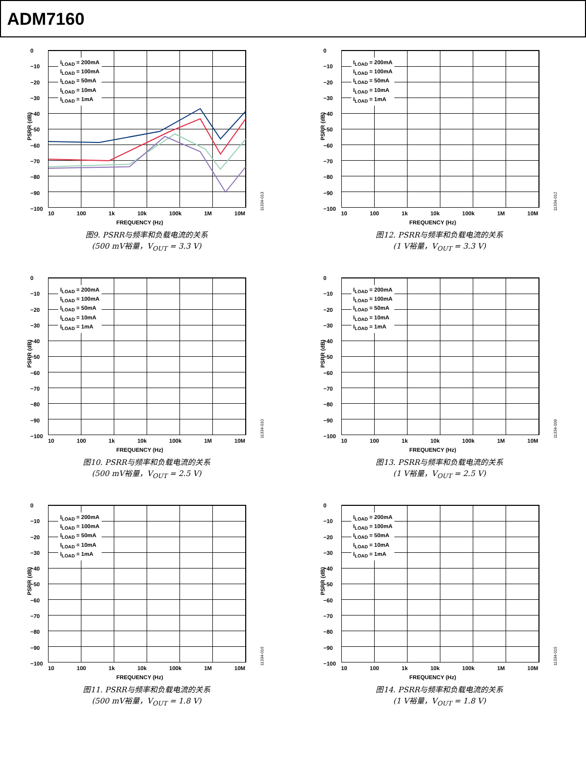ADM7160
PSRR (dB)
0
−10
−20
−30
−40
−50
−60
−70
−80
−90
−100
I<sub>LOAD</sub> = 200mA
I<sub>LOAD</sub> = 100mA
I<sub>LOAD</sub> = 50mA
I<sub>LOAD</sub> = 10mA
I<sub>LOAD</sub> = 1mA
10 100 1k 10k 100k 1M 10M
FREQUENCY (Hz)
11334-013
图9. PSRR与频率和负载电流的关系
(500 mV裕量，V<sub>OUT</sub> = 3.3 V)
PSRR (dB)
0
−10
−20
−30
−40
−50
−60
−70
−80
−90
−100
I<sub>LOAD</sub> = 200mA
I<sub>LOAD</sub> = 100mA
I<sub>LOAD</sub> = 50mA
I<sub>LOAD</sub> = 10mA
I<sub>LOAD</sub> = 1mA
10 100 1k 10k 100k 1M 10M
FREQUENCY (Hz)
11334-012
图12. PSRR与频率和负载电流的关系
(1 V裕量，V<sub>OUT</sub> = 3.3 V)
PSRR (dB)
0
−10
−20
−30
−40
−50
−60
−70
−80
−90
−100
I<sub>LOAD</sub> = 200mA
I<sub>LOAD</sub> = 100mA
I<sub>LOAD</sub> = 50mA
I<sub>LOAD</sub> = 10mA
I<sub>LOAD</sub> = 1mA
10 100 1k 10k 100k 1M 10M
FREQUENCY (Hz)
11334-010
图10. PSRR与频率和负载电流的关系
(500 mV裕量，V<sub>OUT</sub> = 2.5 V)
PSRR (dB)
0
−10
−20
−30
−40
−50
−60
−70
−80
−90
−100
I<sub>LOAD</sub> = 200mA
I<sub>LOAD</sub> = 100mA
I<sub>LOAD</sub> = 50mA
I<sub>LOAD</sub> = 10mA
I<sub>LOAD</sub> = 1mA
10 100 1k 10k 100k 1M 10M
FREQUENCY (Hz)
11334-009
图13. PSRR与频率和负载电流的关系
(1 V裕量，V<sub>OUT</sub> = 2.5 V)
PSRR (dB)
0
−10
−20
−30
−40
−50
−60
−70
−80
−90
−100
I<sub>LOAD</sub> = 200mA
I<sub>LOAD</sub> = 100mA
I<sub>LOAD</sub> = 50mA
I<sub>LOAD</sub> = 10mA
I<sub>LOAD</sub> = 1mA
10 100 1k 10k 100k 1M 10M
FREQUENCY (Hz)
11334-016
图11. PSRR与频率和负载电流的关系
(500 mV裕量，V<sub>OUT</sub> = 1.8 V)
PSRR (dB)
0
−10
−20
−30
−40
−50
−60
−70
−80
−90
−100
I<sub>LOAD</sub> = 200mA
I<sub>LOAD</sub> = 100mA
I<sub>LOAD</sub> = 50mA
I<sub>LOAD</sub> = 10mA
I<sub>LOAD</sub> = 1mA
10 100 1k 10k 100k 1M 10M
FREQUENCY (Hz)
11334-015
图14. PSRR与频率和负载电流的关系
(1 V裕量，V<sub>OUT</sub> = 1.8 V)